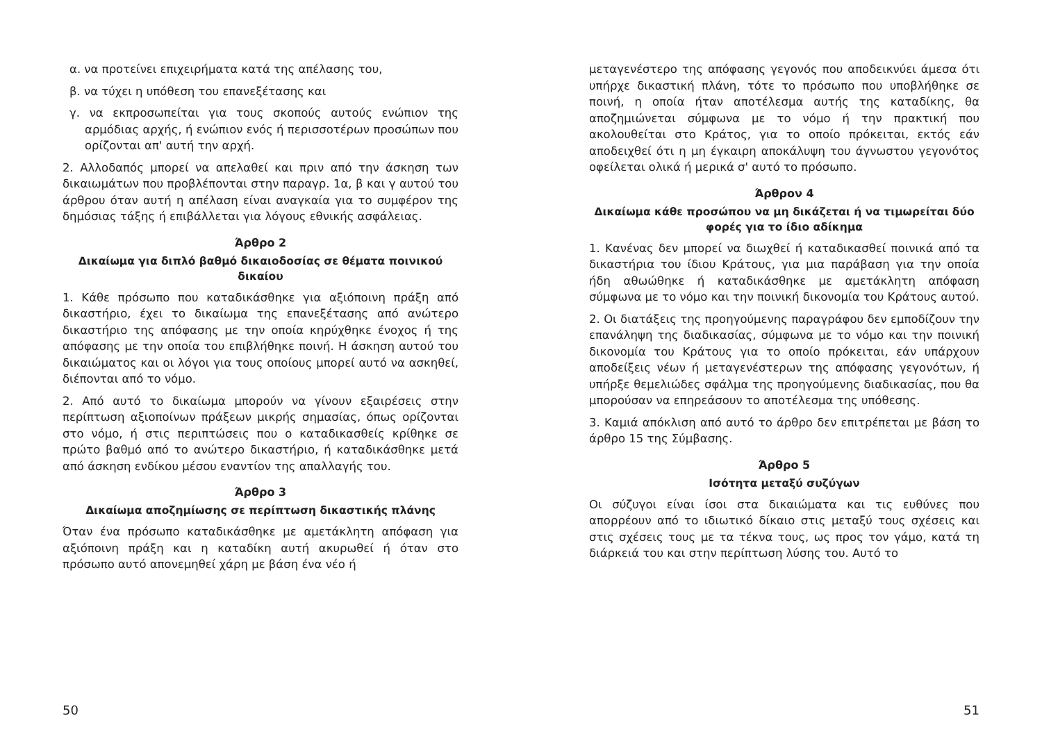α. να προτείνει επιχειρήματα κατά της απέλασης του,
β. να τύχει η υπόθεση του επανεξέτασης και
γ. να εκπροσωπείται για τους σκοπούς αυτούς ενώπιον της αρμόδιας αρχής, ή ενώπιον ενός ή περισσοτέρων προσώπων που ορίζονται απ' αυτή την αρχή.
2. Αλλοδαπός μπορεί να απελαθεί και πριν από την άσκηση των δικαιωμάτων που προβλέπονται στην παραγρ. 1α, β και γ αυτού του άρθρου όταν αυτή η απέλαση είναι αναγκαία για το συμφέρον της δημόσιας τάξης ή επιβάλλεται για λόγους εθνικής ασφάλειας.
Άρθρο 2
Δικαίωμα για διπλό βαθμό δικαιοδοσίας σε θέματα ποινικού δικαίου
1. Κάθε πρόσωπο που καταδικάσθηκε για αξιόποινη πράξη από δικαστήριο, έχει το δικαίωμα της επανεξέτασης από ανώτερο δικαστήριο της απόφασης με την οποία κηρύχθηκε ένοχος ή της απόφασης με την οποία του επιβλήθηκε ποινή. Η άσκηση αυτού του δικαιώματος και οι λόγοι για τους οποίους μπορεί αυτό να ασκηθεί, διέπονται από το νόμο.
2. Από αυτό το δικαίωμα μπορούν να γίνουν εξαιρέσεις στην περίπτωση αξιοποίνων πράξεων μικρής σημασίας, όπως ορίζονται στο νόμο, ή στις περιπτώσεις που ο καταδικασθείς κρίθηκε σε πρώτο βαθμό από το ανώτερο δικαστήριο, ή καταδικάσθηκε μετά από άσκηση ενδίκου μέσου εναντίον της απαλλαγής του.
Άρθρο 3
Δικαίωμα αποζημίωσης σε περίπτωση δικαστικής πλάνης
Όταν ένα πρόσωπο καταδικάσθηκε με αμετάκλητη απόφαση για αξιόποινη πράξη και η καταδίκη αυτή ακυρωθεί ή όταν στο πρόσωπο αυτό απονεμηθεί χάρη με βάση ένα νέο ή
50
μεταγενέστερο της απόφασης γεγονός που αποδεικνύει άμεσα ότι υπήρχε δικαστική πλάνη, τότε το πρόσωπο που υποβλήθηκε σε ποινή, η οποία ήταν αποτέλεσμα αυτής της καταδίκης, θα αποζημιώνεται σύμφωνα με το νόμο ή την πρακτική που ακολουθείται στο Κράτος, για το οποίο πρόκειται, εκτός εάν αποδειχθεί ότι η μη έγκαιρη αποκάλυψη του άγνωστου γεγονότος οφείλεται ολικά ή μερικά σ' αυτό το πρόσωπο.
Άρθρον 4
Δικαίωμα κάθε προσώπου να μη δικάζεται ή να τιμωρείται δύο φορές για το ίδιο αδίκημα
1. Κανένας δεν μπορεί να διωχθεί ή καταδικασθεί ποινικά από τα δικαστήρια του ίδιου Κράτους, για μια παράβαση για την οποία ήδη αθωώθηκε ή καταδικάσθηκε με αμετάκλητη απόφαση σύμφωνα με το νόμο και την ποινική δικονομία του Κράτους αυτού.
2. Οι διατάξεις της προηγούμενης παραγράφου δεν εμποδίζουν την επανάληψη της διαδικασίας, σύμφωνα με το νόμο και την ποινική δικονομία του Κράτους για το οποίο πρόκειται, εάν υπάρχουν αποδείξεις νέων ή μεταγενέστερων της απόφασης γεγονότων, ή υπήρξε θεμελιώδες σφάλμα της προηγούμενης διαδικασίας, που θα μπορούσαν να επηρεάσουν το αποτέλεσμα της υπόθεσης.
3. Καμιά απόκλιση από αυτό το άρθρο δεν επιτρέπεται με βάση το άρθρο 15 της Σύμβασης.
Άρθρο 5
Ισότητα μεταξύ συζύγων
Οι σύζυγοι είναι ίσοι στα δικαιώματα και τις ευθύνες που απορρέουν από το ιδιωτικό δίκαιο στις μεταξύ τους σχέσεις και στις σχέσεις τους με τα τέκνα τους, ως προς τον γάμο, κατά τη διάρκειά του και στην περίπτωση λύσης του. Αυτό το
51